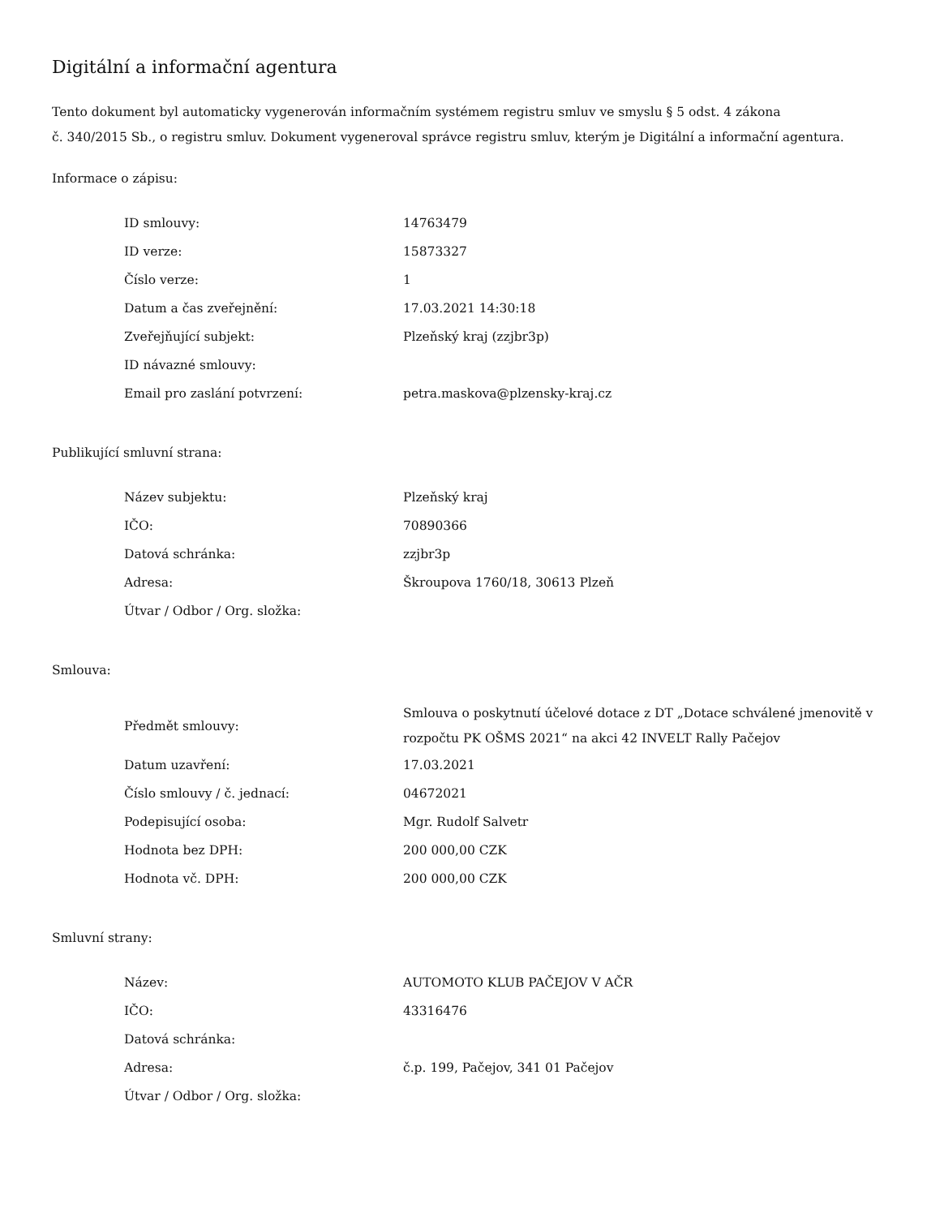Digitální a informační agentura
Tento dokument byl automaticky vygenerován informačním systémem registru smluv ve smyslu § 5 odst. 4 zákona
č. 340/2015 Sb., o registru smluv. Dokument vygeneroval správce registru smluv, kterým je Digitální a informační agentura.
Informace o zápisu:
| ID smlouvy: | 14763479 |
| ID verze: | 15873327 |
| Číslo verze: | 1 |
| Datum a čas zveřejnění: | 17.03.2021 14:30:18 |
| Zveřejňující subjekt: | Plzeňský kraj (zzjbr3p) |
| ID návazné smlouvy: | |
| Email pro zaslání potvrzení: | petra.maskova@plzensky-kraj.cz |
Publikující smluvní strana:
| Název subjektu: | Plzeňský kraj |
| IČO: | 70890366 |
| Datová schránka: | zzjbr3p |
| Adresa: | Škroupova 1760/18, 30613 Plzeň |
| Útvar / Odbor / Org. složka: | |
Smlouva:
| Předmět smlouvy: | Smlouva o poskytnutí účelové dotace z DT „Dotace schválené jmenovitě v rozpočtu PK OŠMS 2021“ na akci 42 INVELT Rally Pačejov |
| Datum uzavření: | 17.03.2021 |
| Číslo smlouvy / č. jednací: | 04672021 |
| Podepisující osoba: | Mgr. Rudolf Salvetr |
| Hodnota bez DPH: | 200 000,00 CZK |
| Hodnota vč. DPH: | 200 000,00 CZK |
Smluvní strany:
| Název: | AUTOMOTO KLUB PAČEJOV V AČR |
| IČO: | 43316476 |
| Datová schránka: | |
| Adresa: | č.p. 199, Pačejov, 341 01 Pačejov |
| Útvar / Odbor / Org. složka: | |